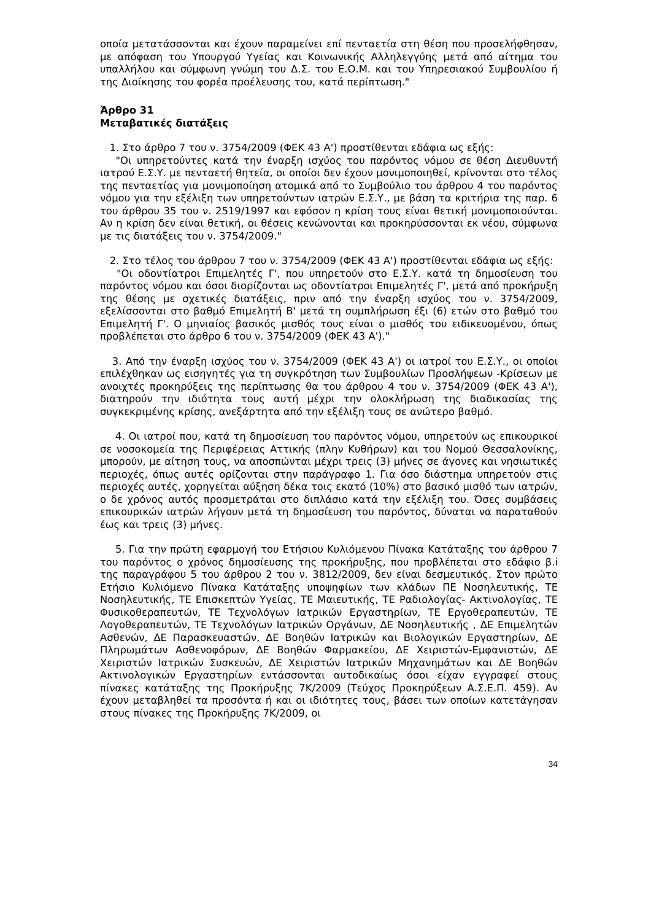οποία μετατάσσονται και έχουν παραμείνει επί πενταετία στη θέση που προσελήφθησαν, με απόφαση του Υπουργού Υγείας και Κοινωνικής Αλληλεγγύης μετά από αίτημα του υπαλλήλου και σύμφωνη γνώμη του Δ.Σ. του Ε.Ο.Μ. και του Υπηρεσιακού Συμβουλίου ή της Διοίκησης του φορέα προέλευσης του, κατά περίπτωση."
Άρθρο 31
Μεταβατικές διατάξεις
1. Στο άρθρο 7 του ν. 3754/2009 (ΦΕΚ 43 Α') προστίθενται εδάφια ως εξής:
"Οι υπηρετούντες κατά την έναρξη ισχύος του παρόντος νόμου σε θέση Διευθυντή ιατρού Ε.Σ.Υ. με πενταετή θητεία, οι οποίοι δεν έχουν μονιμοποιηθεί, κρίνονται στο τέλος της πενταετίας για μονιμοποίηση ατομικά από το Συμβούλιο του άρθρου 4 του παρόντος νόμου για την εξέλιξη των υπηρετούντων ιατρών Ε.Σ.Υ., με βάση τα κριτήρια της παρ. 6 του άρθρου 35 του ν. 2519/1997 και εφόσον η κρίση τους είναι θετική μονιμοποιούνται. Αν η κρίση δεν είναι θετική, οι θέσεις κενώνονται και προκηρύσσονται εκ νέου, σύμφωνα με τις διατάξεις του ν. 3754/2009."
2. Στο τέλος του άρθρου 7 του ν. 3754/2009 (ΦΕΚ 43 Α') προστίθενται εδάφια ως εξής:
"Οι οδοντίατροι Επιμελητές Γ', που υπηρετούν στο Ε.Σ.Υ. κατά τη δημοσίευση του παρόντος νόμου και όσοι διορίζονται ως οδοντίατροι Επιμελητές Γ', μετά από προκήρυξη της θέσης με σχετικές διατάξεις, πριν από την έναρξη ισχύος του ν. 3754/2009, εξελίσσονται στο βαθμό Επιμελητή Β' μετά τη συμπλήρωση έξι (6) ετών στο βαθμό του Επιμελητή Γ'. Ο μηνιαίος βασικός μισθός τους είναι ο μισθός του ειδικευομένου, όπως προβλέπεται στο άρθρο 6 του ν. 3754/2009 (ΦΕΚ 43 Α')."
3. Από την έναρξη ισχύος του ν. 3754/2009 (ΦΕΚ 43 Α') οι ιατροί του Ε.Σ.Υ., οι οποίοι επιλέχθηκαν ως εισηγητές για τη συγκρότηση των Συμβουλίων Προσλήψεων -Κρίσεων με ανοιχτές προκηρύξεις της περίπτωσης θα του άρθρου 4 του ν. 3754/2009 (ΦΕΚ 43 Α'), διατηρούν την ιδιότητα τους αυτή μέχρι την ολοκλήρωση της διαδικασίας της συγκεκριμένης κρίσης, ανεξάρτητα από την εξέλιξη τους σε ανώτερο βαθμό.
4. Οι ιατροί που, κατά τη δημοσίευση του παρόντος νόμου, υπηρετούν ως επικουρικοί σε νοσοκομεία της Περιφέρειας Αττικής (πλην Κυθήρων) και του Νομού Θεσσαλονίκης, μπορούν, με αίτηση τους, να αποσπώνται μέχρι τρεις (3) μήνες σε άγονες και νησιωτικές περιοχές, όπως αυτές ορίζονται στην παράγραφο 1. Για όσο διάστημα υπηρετούν στις περιοχές αυτές, χορηγείται αύξηση δέκα τοις εκατό (10%) στο βασικό μισθό των ιατρών, ο δε χρόνος αυτός προσμετράται στο διπλάσιο κατά την εξέλιξη του. Όσες συμβάσεις επικουρικών ιατρών λήγουν μετά τη δημοσίευση του παρόντος, δύναται να παραταθούν έως και τρεις (3) μήνες.
5. Για την πρώτη εφαρμογή του Ετήσιου Κυλιόμενου Πίνακα Κατάταξης του άρθρου 7 του παρόντος ο χρόνος δημοσίευσης της προκήρυξης, που προβλέπεται στο εδάφιο β.i της παραγράφου 5 του άρθρου 2 του ν. 3812/2009, δεν είναι δεσμευτικός. Στον πρώτο Ετήσιο Κυλιόμενο Πίνακα Κατάταξης υποψηφίων των κλάδων ΠΕ Νοσηλευτικής, ΤΕ Νοσηλευτικής, ΤΕ Επισκεπτών Υγείας, ΤΕ Μαιευτικής, ΤΕ Ραδιολογίας- Ακτινολογίας, ΤΕ Φυσικοθεραπευτών, ΤΕ Τεχνολόγων Ιατρικών Εργαστηρίων, ΤΕ Εργοθεραπευτών, ΤΕ Λογοθεραπευτών, ΤΕ Τεχνολόγων Ιατρικών Οργάνων, ΔΕ Νοσηλευτικής , ΔΕ Επιμελητών Ασθενών, ΔΕ Παρασκευαστών, ΔΕ Βοηθών Ιατρικών και Βιολογικών Εργαστηρίων, ΔΕ Πληρωμάτων Ασθενοφόρων, ΔΕ Βοηθών Φαρμακείου, ΔΕ Χειριστών-Εμφανιστών, ΔΕ Χειριστών Ιατρικών Συσκευών, ΔΕ Χειριστών Ιατρικών Μηχανημάτων και ΔΕ Βοηθών Ακτινολογικών Εργαστηρίων εντάσσονται αυτοδικαίως όσοι είχαν εγγραφεί στους πίνακες κατάταξης της Προκήρυξης 7Κ/2009 (Τεύχος Προκηρύξεων Α.Σ.Ε.Π. 459). Αν έχουν μεταβληθεί τα προσόντα ή και οι ιδιότητες τους, βάσει των οποίων κατετάγησαν στους πίνακες της Προκήρυξης 7Κ/2009, οι
34